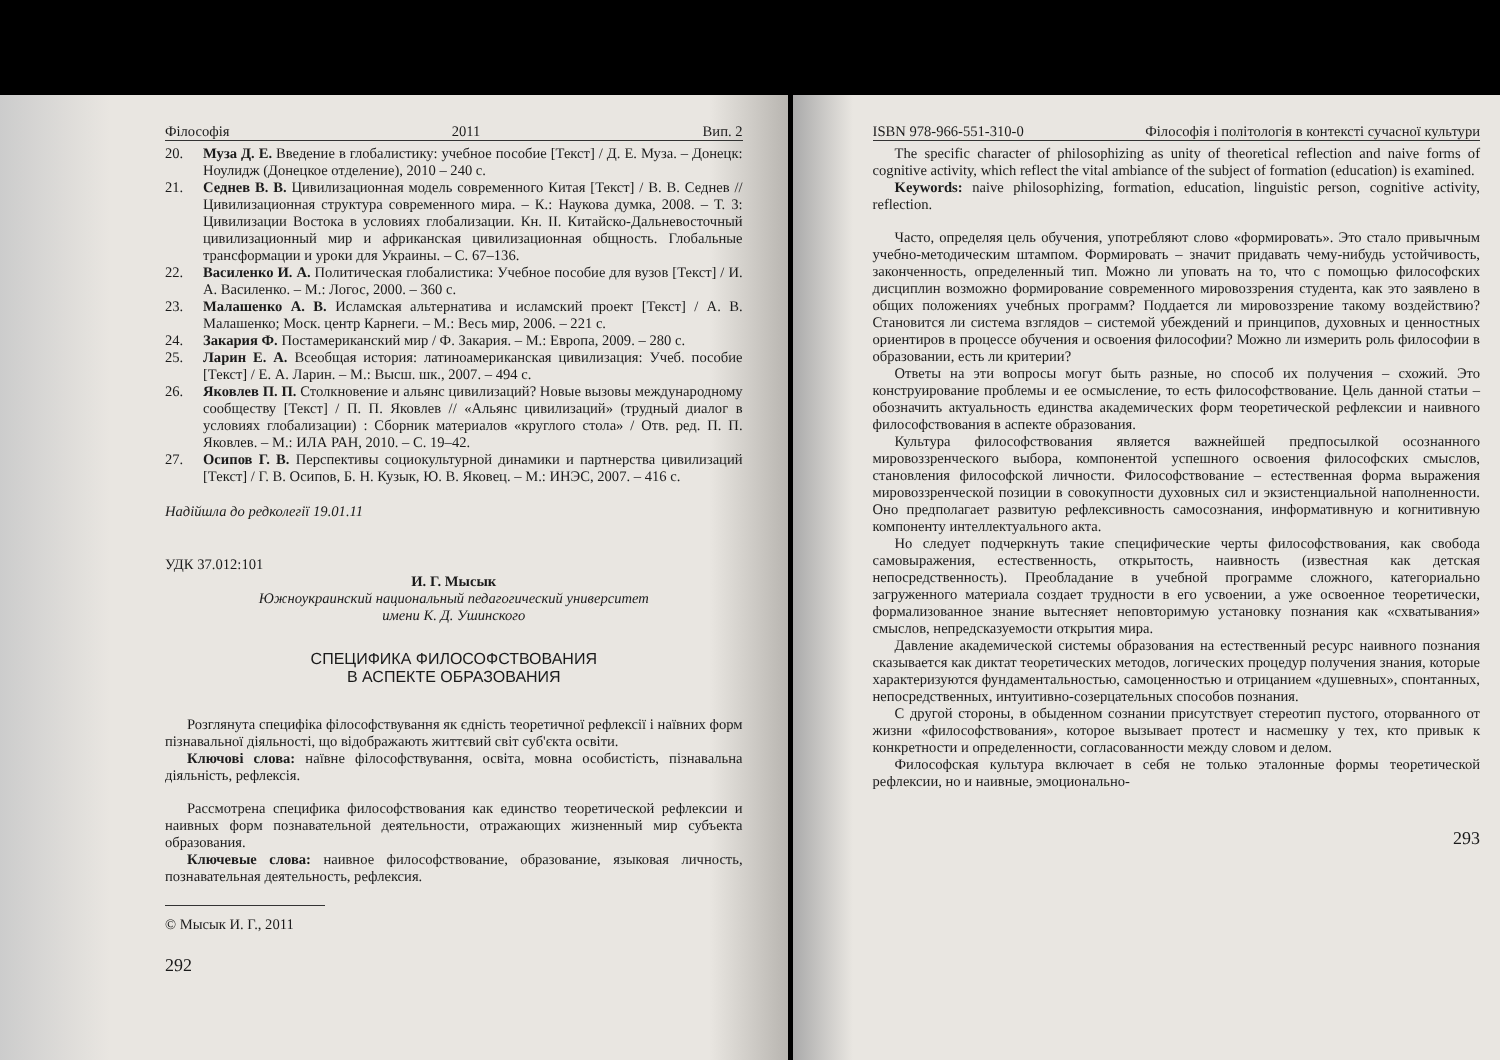Філософія 2011 Вип. 2
20. Муза Д. Е. Введение в глобалистику: учебное пособие [Текст] / Д. Е. Муза. – Донецк: Ноулидж (Донецкое отделение), 2010 – 240 с.
21. Седнев В. В. Цивилизационная модель современного Китая [Текст] / В. В. Седнев // Цивилизационная структура современного мира. – К.: Наукова думка, 2008. – Т. 3: Цивилизации Востока в условиях глобализации. Кн. II. Китайско-Дальневосточный цивилизационный мир и африканская цивилизационная общность. Глобальные трансформации и уроки для Украины. – С. 67–136.
22. Василенко И. А. Политическая глобалистика: Учебное пособие для вузов [Текст] / И. А. Василенко. – М.: Логос, 2000. – 360 с.
23. Малашенко А. В. Исламская альтернатива и исламский проект [Текст] / А. В. Малашенко; Моск. центр Карнеги. – М.: Весь мир, 2006. – 221 с.
24. Закария Ф. Постамериканский мир / Ф. Закария. – М.: Европа, 2009. – 280 с.
25. Ларин Е. А. Всеобщая история: латиноамериканская цивилизация: Учеб. пособие [Текст] / Е. А. Ларин. – М.: Высш. шк., 2007. – 494 с.
26. Яковлев П. П. Столкновение и альянс цивилизаций? Новые вызовы международному сообществу [Текст] / П. П. Яковлев // «Альянс цивилизаций» (трудный диалог в условиях глобализации) : Сборник материалов «круглого стола» / Отв. ред. П. П. Яковлев. – М.: ИЛА РАН, 2010. – С. 19–42.
27. Осипов Г. В. Перспективы социокультурной динамики и партнерства цивилизаций [Текст] / Г. В. Осипов, Б. Н. Кузык, Ю. В. Яковец. – М.: ИНЭС, 2007. – 416 с.
Надійшла до редколегії 19.01.11
УДК 37.012:101
И. Г. Мысык
Южноукраинский национальный педагогический университет
имени К. Д. Ушинского
СПЕЦИФИКА ФИЛОСОФСТВОВАНИЯ
В АСПЕКТЕ ОБРАЗОВАНИЯ
Розглянута специфіка філософствування як єдність теоретичної рефлексії і наївних форм пізнавальної діяльності, що відображають життєвий світ суб'єкта освіти.
Ключові слова: наївне філософствування, освіта, мовна особистість, пізнавальна діяльність, рефлексія.
Рассмотрена специфика философствования как единство теоретической рефлексии и наивных форм познавательной деятельности, отражающих жизненный мир субъекта образования.
Ключевые слова: наивное философствование, образование, языковая личность, познавательная деятельность, рефлексия.
© Мысык И. Г., 2011
292
ISBN 978-966-551-310-0 Філософія і політологія в контексті сучасної культури
The specific character of philosophizing as unity of theoretical reflection and naive forms of cognitive activity, which reflect the vital ambiance of the subject of formation (education) is examined.
Keywords: naive philosophizing, formation, education, linguistic person, cognitive activity, reflection.
Часто, определяя цель обучения, употребляют слово «формировать». Это стало привычным учебно-методическим штампом. Формировать – значит придавать чему-нибудь устойчивость, законченность, определенный тип. Можно ли уповать на то, что с помощью философских дисциплин возможно формирование современного мировоззрения студента, как это заявлено в общих положениях учебных программ? Поддается ли мировоззрение такому воздействию? Становится ли система взглядов – системой убеждений и принципов, духовных и ценностных ориентиров в процессе обучения и освоения философии? Можно ли измерить роль философии в образовании, есть ли критерии?
Ответы на эти вопросы могут быть разные, но способ их получения – схожий. Это конструирование проблемы и ее осмысление, то есть философствование. Цель данной статьи – обозначить актуальность единства академических форм теоретической рефлексии и наивного философствования в аспекте образования.
Культура философствования является важнейшей предпосылкой осознанного мировоззренческого выбора, компонентой успешного освоения философских смыслов, становления философской личности. Философствование – естественная форма выражения мировоззренческой позиции в совокупности духовных сил и экзистенциальной наполненности. Оно предполагает развитую рефлексивность самосознания, информативную и когнитивную компоненту интеллектуального акта.
Но следует подчеркнуть такие специфические черты философствования, как свобода самовыражения, естественность, открытость, наивность (известная как детская непосредственность). Преобладание в учебной программе сложного, категориально загруженного материала создает трудности в его усвоении, а уже освоенное теоретически, формализованное знание вытесняет неповторимую установку познания как «схватывания» смыслов, непредсказуемости открытия мира.
Давление академической системы образования на естественный ресурс наивного познания сказывается как диктат теоретических методов, логических процедур получения знания, которые характеризуются фундаментальностью, самоценностью и отрицанием «душевных», спонтанных, непосредственных, интуитивно-созерцательных способов познания.
С другой стороны, в обыденном сознании присутствует стереотип пустого, оторванного от жизни «философствования», которое вызывает протест и насмешку у тех, кто привык к конкретности и определенности, согласованности между словом и делом.
Философская культура включает в себя не только эталонные формы теоретической рефлексии, но и наивные, эмоционально-
293